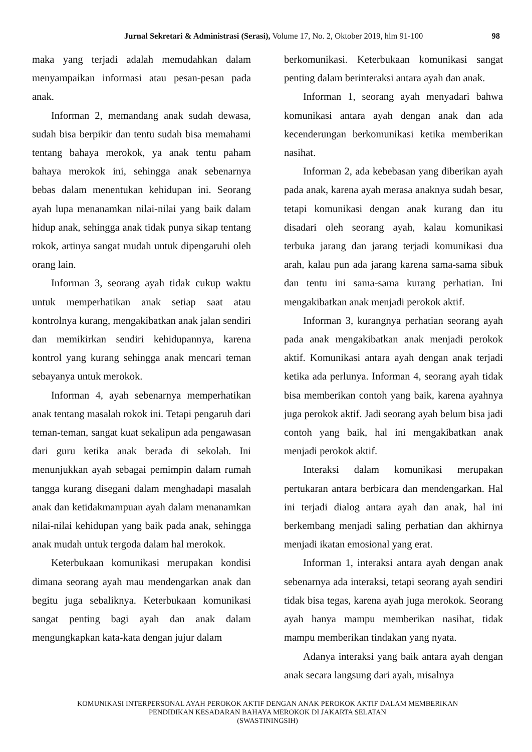Jurnal Sekretari & Administrasi (Serasi), Volume 17, No. 2, Oktober 2019, hlm 91-100 98
maka yang terjadi adalah memudahkan dalam menyampaikan informasi atau pesan-pesan pada anak.
Informan 2, memandang anak sudah dewasa, sudah bisa berpikir dan tentu sudah bisa memahami tentang bahaya merokok, ya anak tentu paham bahaya merokok ini, sehingga anak sebenarnya bebas dalam menentukan kehidupan ini. Seorang ayah lupa menanamkan nilai-nilai yang baik dalam hidup anak, sehingga anak tidak punya sikap tentang rokok, artinya sangat mudah untuk dipengaruhi oleh orang lain.
Informan 3, seorang ayah tidak cukup waktu untuk memperhatikan anak setiap saat atau kontrolnya kurang, mengakibatkan anak jalan sendiri dan memikirkan sendiri kehidupannya, karena kontrol yang kurang sehingga anak mencari teman sebayanya untuk merokok.
Informan 4, ayah sebenarnya memperhatikan anak tentang masalah rokok ini. Tetapi pengaruh dari teman-teman, sangat kuat sekalipun ada pengawasan dari guru ketika anak berada di sekolah. Ini menunjukkan ayah sebagai pemimpin dalam rumah tangga kurang disegani dalam menghadapi masalah anak dan ketidakmampuan ayah dalam menanamkan nilai-nilai kehidupan yang baik pada anak, sehingga anak mudah untuk tergoda dalam hal merokok.
Keterbukaan komunikasi merupakan kondisi dimana seorang ayah mau mendengarkan anak dan begitu juga sebaliknya. Keterbukaan komunikasi sangat penting bagi ayah dan anak dalam mengungkapkan kata-kata dengan jujur dalam
berkomunikasi. Keterbukaan komunikasi sangat penting dalam berinteraksi antara ayah dan anak.
Informan 1, seorang ayah menyadari bahwa komunikasi antara ayah dengan anak dan ada kecenderungan berkomunikasi ketika memberikan nasihat.
Informan 2, ada kebebasan yang diberikan ayah pada anak, karena ayah merasa anaknya sudah besar, tetapi komunikasi dengan anak kurang dan itu disadari oleh seorang ayah, kalau komunikasi terbuka jarang dan jarang terjadi komunikasi dua arah, kalau pun ada jarang karena sama-sama sibuk dan tentu ini sama-sama kurang perhatian. Ini mengakibatkan anak menjadi perokok aktif.
Informan 3, kurangnya perhatian seorang ayah pada anak mengakibatkan anak menjadi perokok aktif. Komunikasi antara ayah dengan anak terjadi ketika ada perlunya. Informan 4, seorang ayah tidak bisa memberikan contoh yang baik, karena ayahnya juga perokok aktif. Jadi seorang ayah belum bisa jadi contoh yang baik, hal ini mengakibatkan anak menjadi perokok aktif.
Interaksi dalam komunikasi merupakan pertukaran antara berbicara dan mendengarkan. Hal ini terjadi dialog antara ayah dan anak, hal ini berkembang menjadi saling perhatian dan akhirnya menjadi ikatan emosional yang erat.
Informan 1, interaksi antara ayah dengan anak sebenarnya ada interaksi, tetapi seorang ayah sendiri tidak bisa tegas, karena ayah juga merokok. Seorang ayah hanya mampu memberikan nasihat, tidak mampu memberikan tindakan yang nyata.
Adanya interaksi yang baik antara ayah dengan anak secara langsung dari ayah, misalnya
KOMUNIKASI INTERPERSONAL AYAH PEROKOK AKTIF DENGAN ANAK PEROKOK AKTIF DALAM MEMBERIKAN
PENDIDIKAN KESADARAN BAHAYA MEROKOK DI JAKARTA SELATAN
(SWASTININGSIH)